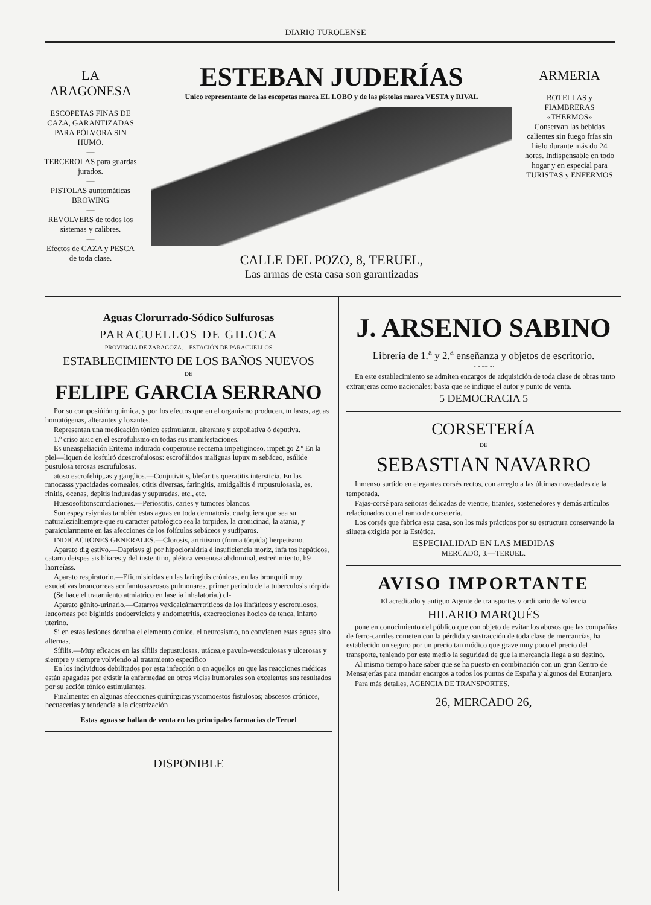DIARIO TUROLENSE
LA ARAGONESA
ESCOPETAS FINAS DE CAZA, GARANTIZADAS PARA PÓLVORA SIN HUMO.
—
TERCEROLAS para guardas jurados.
—
PISTOLAS auntomáticas BROWING
—
REVOLVERS de todos los sistemas y calibres.
—
Efectos de CAZA y PESCA de toda clase.
ESTEBAN JUDERÍAS
Unico representante de las escopetas marca EL LOBO y de las pistolas marca VESTA y RIVAL
CALLE DEL POZO, 8, TERUEL,
Las armas de esta casa son garantizadas
ARMERIA
BOTELLAS y FIAMBRERAS «THERMOS»
Conservan las bebidas calientes sin fuego frías sin hielo durante más do 24 horas. Indispensable en todo hogar y en especial para TURISTAS y ENFERMOS
Aguas Clorurrado-Sódico Sulfurosas
PARACUELLOS DE GILOCA
PROVINCIA DE ZARAGOZA.—ESTACIÓN DE PARACUELLOS
ESTABLECIMIENTO DE LOS BAÑOS NUEVOS
DE
FELIPE GARCIA SERRANO
Por su composiúión química, y por los efectos que en el organismo producen, tn lasos, aguas homatógenas, alterantes y loxantes.
Representan una medicación tónico estimulantn, alterante y expoliativa ó deputiva.
1.º criso aisic en el escrofulismo en todas sus manifestaciones.
Es uneaspeliación Eritema indurado couperouse reczema impetiginoso, impetigo 2.º En la piel—liquen de losfulró dcescrofulosos: escrofúlidos malignas lupux m sebáceo, esúlide pustulosa terosas escrufulosas.
atoso escrofehip,.as y ganglios.—Conjutivitis, blefaritis queratitis intersticia. En las mnocasss ypacidades corneales, otitis diversas, faringitis, amidgalitis é rtrpustulosasla, es, rinitis, ocenas, depitis induradas y supuradas, etc., etc.
Huesosofitonscurclaciones.—Periostitis, caries y tumores blancos.
Son espey rsiymias también estas aguas en toda dermatosis, cualquiera que sea su naturalezialtiempre que su caracter patológico sea la torpidez, la cronicinad, la atania, y paraicularmente en las afecciones de los folículos sebáceos y sudíparos.
INDICACItONES GENERALES.—Clorosis, artritismo (forma tórpida) herpetismo.
Aparato dig estivo.—Daprisvs gl por hipoclorhidria é insuficiencia moriz, infa tos hepáticos, catarro deispes sis bliares y del instentino, plétora venenosa abdominal, estreñimiento, h9 laorreíass.
Aparato respiratorio.—Eficmisioidas en las laringitis crónicas, en las bronquiti muy exudativas broncorreas acnfamtosaseosos pulmonares, primer período de la tuberculosis tórpida.
(Se hace el tratamiento atmiatrico en lase ia inhalatoria.) dl-
Aparato génito-urinario.—Catarros vexicalcámarrtríticos de los linfáticos y escrofulosos, leucorreas por biginitis endoervicicts y andometritis, execreociones hocico de tenca, infarto uterino.
Si en estas lesiones domina el elemento doulce, el neurosismo, no convienen estas aguas sino alternas,
Sífilis.—Muy eficaces en las sífilis depustulosas, utácea,e pavulo-versiculosas y ulcerosas y siempre y siempre volviendo al tratamiento específico
En los individuos debilitados por esta infección o en aquellos en que las reacciones médicas están apagadas por existir la enfermedad en otros viciss humorales son excelentes sus resultados por su acción tónico estimulantes.
Finalmente: en algunas afecciones quirúrgicas yscomoestos fistulosos; abscesos crónicos, hecuacerias y tendencia a la cicatrización
Estas aguas se hallan de venta en las principales farmacias de Teruel
DISPONIBLE
J. ARSENIO SABINO
Librería de 1.<sup>a</sup> y 2.<sup>a</sup> enseñanza y objetos de escritorio.
~~~~~
En este establecimiento se admiten encargos de adquisición de toda clase de obras tanto extranjeras como nacionales; basta que se indique el autor y punto de venta.
5 DEMOCRACIA 5
CORSETERÍA
DE
SEBASTIAN NAVARRO
Inmenso surtido en elegantes corsés rectos, con arreglo a las últimas novedades de la temporada.
Fajas-corsé para señoras delicadas de vientre, tirantes, sostenedores y demás artículos relacionados con el ramo de corsetería.
Los corsés que fabrica esta casa, son los más prácticos por su estructura conservando la silueta exigida por la Estética.
ESPECIALIDAD EN LAS MEDIDAS
MERCADO, 3.—TERUEL.
AVISO IMPORTANTE
El acreditado y antiguo Agente de transportes y ordinario de Valencia
HILARIO MARQUÉS
pone en conocimiento del público que con objeto de evitar los abusos que las compañías de ferro-carriles cometen con la pérdida y sustracción de toda clase de mercancías, ha establecido un seguro por un precio tan módico que grave muy poco el precio del transporte, teniendo por este medio la seguridad de que la mercancia llega a su destino.
Al mismo tiempo hace saber que se ha puesto en combinación con un gran Centro de Mensajerías para mandar encargos a todos los puntos de España y algunos del Extranjero.
Para más detalles, AGENCIA DE TRANSPORTES.
26, MERCADO 26,